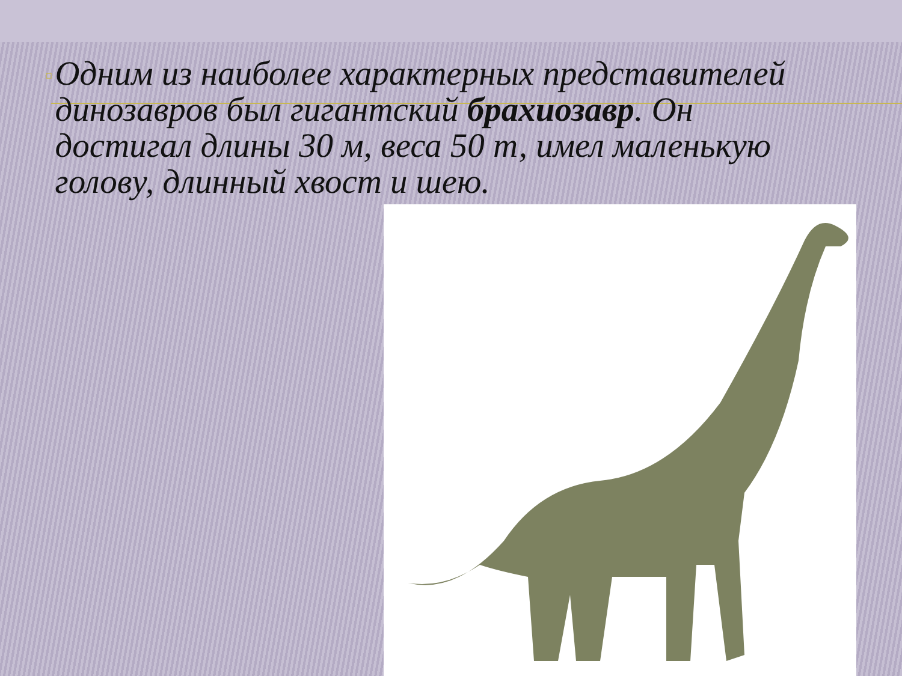▫
Одним из наиболее характерных представителей динозавров был гигантский брахиозавр. Он достигал длины 30 м, веса 50 т, имел маленькую голову, длинный хвост и шею.